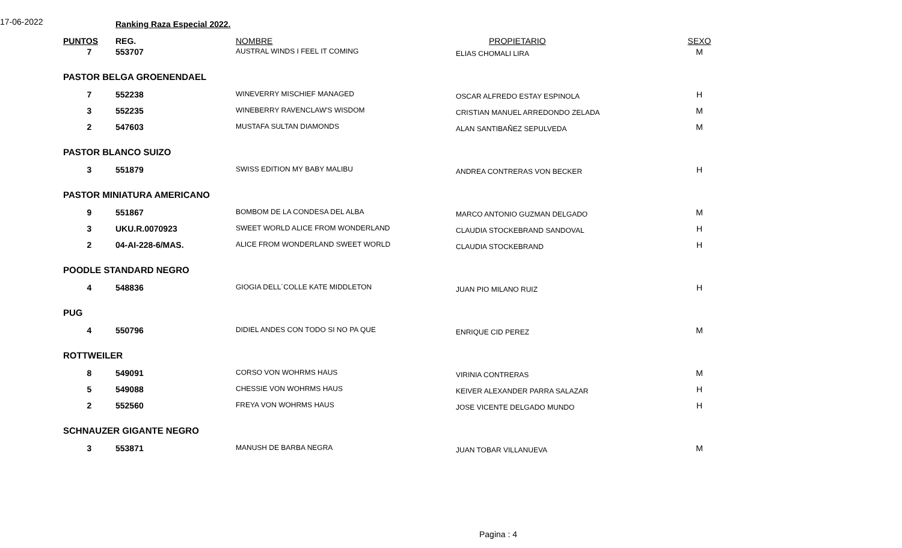17-06-2022 Ranking Raza Especial 2022.
| PUNTOS | REG. | NOMBRE | PROPIETARIO | SEXO |
| --- | --- | --- | --- | --- |
| 7 | 553707 | AUSTRAL WINDS I FEEL IT COMING | ELIAS CHOMALI LIRA | M |
| PASTOR BELGA GROENENDAEL | | | | |
| 7 | 552238 | WINEVERRY MISCHIEF MANAGED | OSCAR ALFREDO ESTAY ESPINOLA | H |
| 3 | 552235 | WINEBERRY RAVENCLAW'S WISDOM | CRISTIAN MANUEL ARREDONDO ZELADA | M |
| 2 | 547603 | MUSTAFA SULTAN DIAMONDS | ALAN SANTIBAÑEZ SEPULVEDA | M |
| PASTOR BLANCO SUIZO | | | | |
| 3 | 551879 | SWISS EDITION MY BABY MALIBU | ANDREA CONTRERAS VON BECKER | H |
| PASTOR MINIATURA AMERICANO | | | | |
| 9 | 551867 | BOMBOM DE LA CONDESA DEL ALBA | MARCO ANTONIO GUZMAN DELGADO | M |
| 3 | UKU.R.0070923 | SWEET WORLD ALICE FROM WONDERLAND | CLAUDIA STOCKEBRAND SANDOVAL | H |
| 2 | 04-AI-228-6/MAS. | ALICE FROM WONDERLAND SWEET WORLD | CLAUDIA STOCKEBRAND | H |
| POODLE STANDARD NEGRO | | | | |
| 4 | 548836 | GIOGIA DELL´COLLE KATE MIDDLETON | JUAN PIO MILANO RUIZ | H |
| PUG | | | | |
| 4 | 550796 | DIDIEL ANDES CON TODO SI NO PA QUE | ENRIQUE CID PEREZ | M |
| ROTTWEILER | | | | |
| 8 | 549091 | CORSO VON WOHRMS HAUS | VIRINIA CONTRERAS | M |
| 5 | 549088 | CHESSIE VON WOHRMS HAUS | KEIVER ALEXANDER PARRA SALAZAR | H |
| 2 | 552560 | FREYA VON WOHRMS HAUS | JOSE VICENTE DELGADO MUNDO | H |
| SCHNAUZER GIGANTE NEGRO | | | | |
| 3 | 553871 | MANUSH DE BARBA NEGRA | JUAN TOBAR VILLANUEVA | M |
Pagina : 4